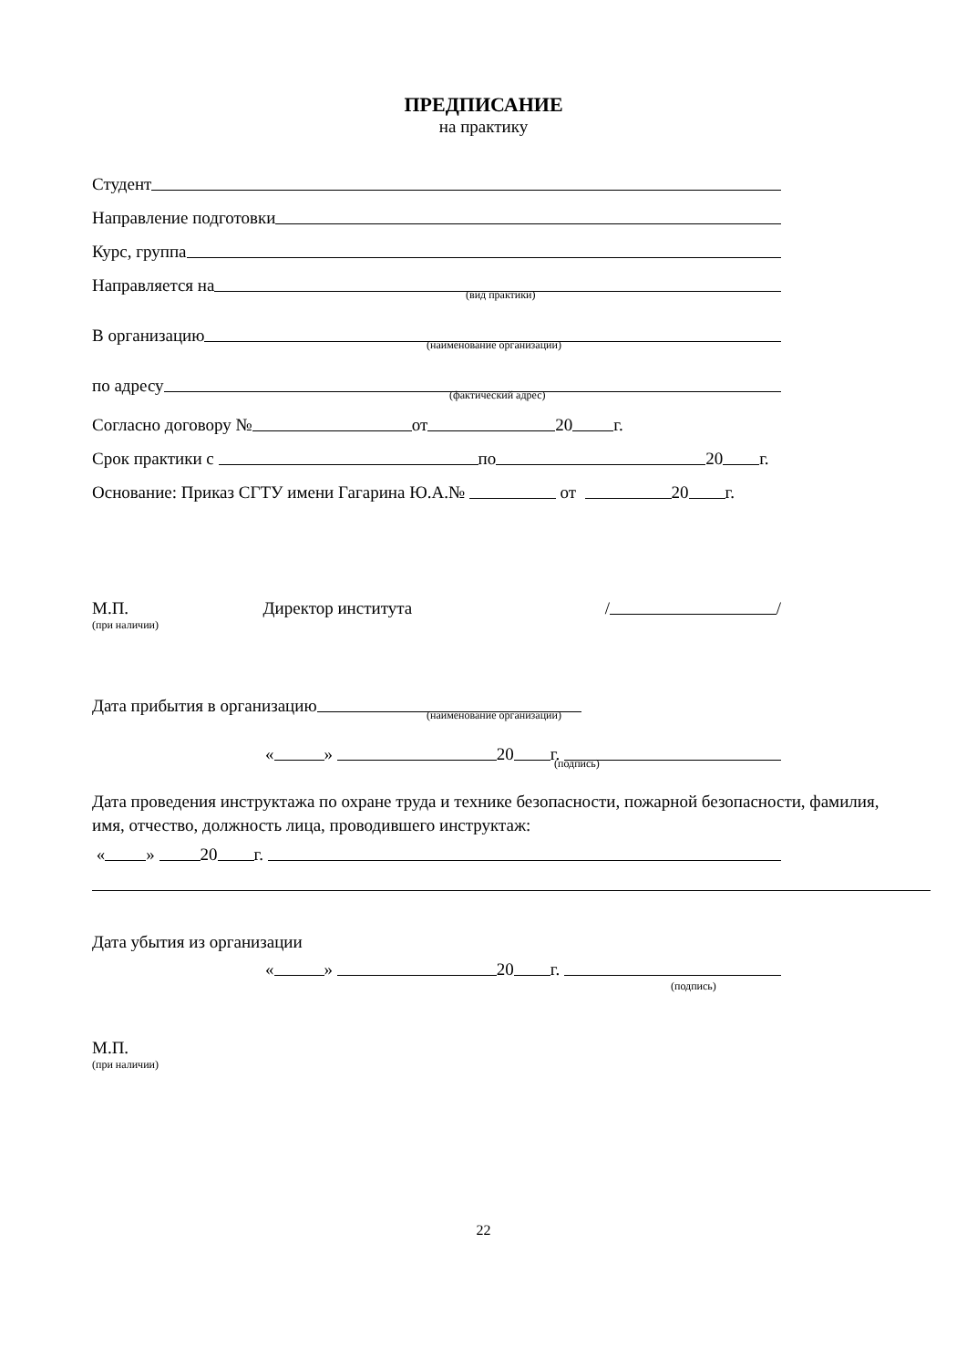ПРЕДПИСАНИЕ
на практику
Студент
Направление подготовки
Курс, группа
Направляется на
(вид практики)
В организацию
(наименование организации)
по адресу
(фактический адрес)
Согласно договору № от 20 г.
Срок практики с по 20 г.
Основание: Приказ СГТУ имени Гагарина Ю.А.№ от 20 г.
М.П. Директор института / /
(при наличии)
Дата прибытия в организацию
(наименование организации)
« » 20 г.
(подпись)
Дата проведения инструктажа по охране труда и технике безопасности, пожарной безопасности, фамилия, имя, отчество, должность лица, проводившего инструктаж:
« » 20 г.
Дата убытия из организации
« » 20 г.
(подпись)
М.П.
(при наличии)
22